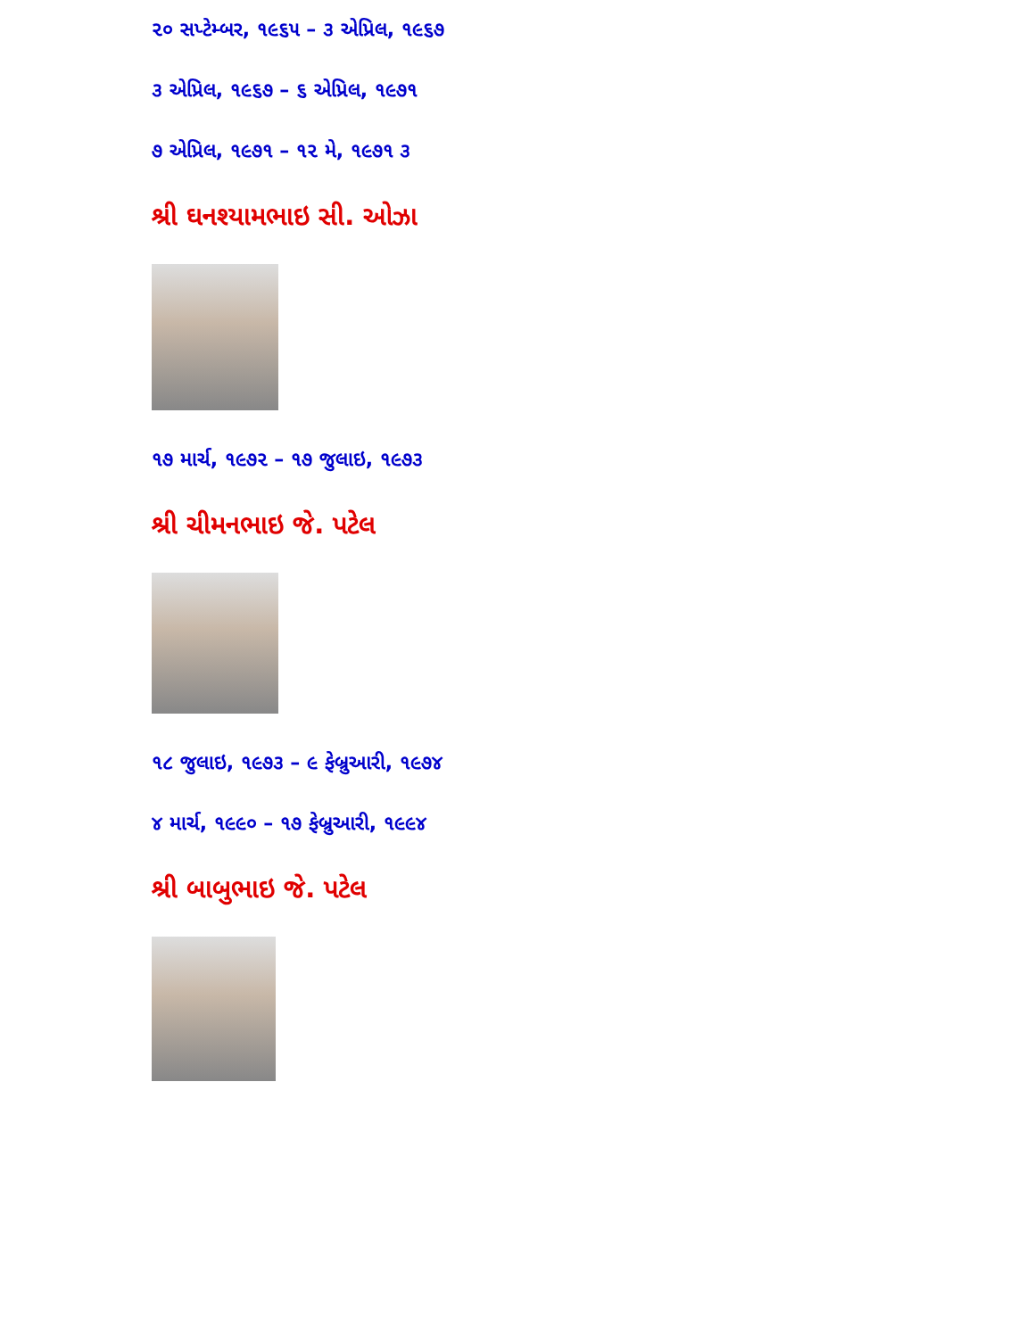૨૦ સપ્ટેમ્બર, ૧૯૬૫ – ૩ એપ્રિલ, ૧૯૬૭
૩ એપ્રિલ, ૧૯૬૭ – ૬ એપ્રિલ, ૧૯૭૧
૭ એપ્રિલ, ૧૯૭૧ – ૧૨ મે, ૧૯૭૧ ૩
શ્રી ઘનશ્યામભાઇ સી. ઓઝા
૧૭ માર્ચ, ૧૯૭૨ – ૧૭ જુલાઇ, ૧૯૭૩
શ્રી ચીમનભાઇ જે. પટેલ
૧૮ જુલાઇ, ૧૯૭૩ – ૯ ફેબ્રુઆરી, ૧૯૭૪
૪ માર્ચ, ૧૯૯૦ – ૧૭ ફેબ્રુઆરી, ૧૯૯૪
શ્રી બાબુભાઇ જે. પટેલ